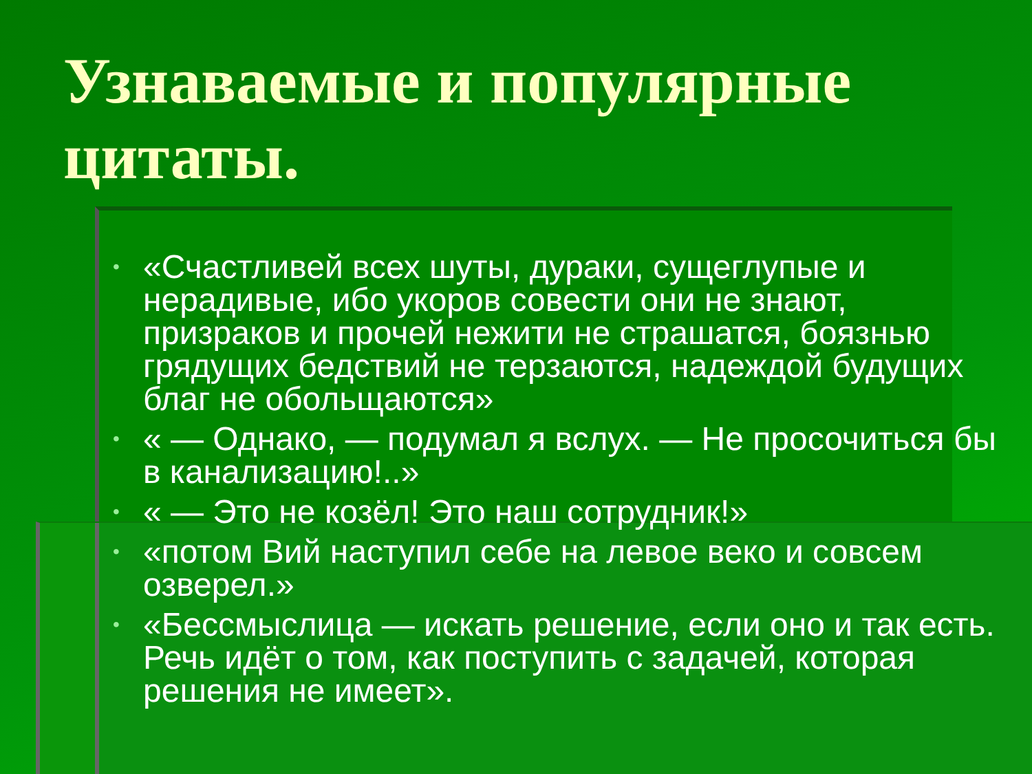Узнаваемые и популярные цитаты.
• «Счастливей всех шуты, дураки, сущеглупые и нерадивые, ибо укоров совести они не знают, призраков и прочей нежити не страшатся, боязнью грядущих бедствий не терзаются, надеждой будущих благ не обольщаются»
• « — Однако, — подумал я вслух. — Не просочиться бы в канализацию!..»
• « — Это не козёл! Это наш сотрудник!»
• «потом Вий наступил себе на левое веко и совсем озверел.»
• «Бессмыслица — искать решение, если оно и так есть. Речь идёт о том, как поступить с задачей, которая решения не имеет».